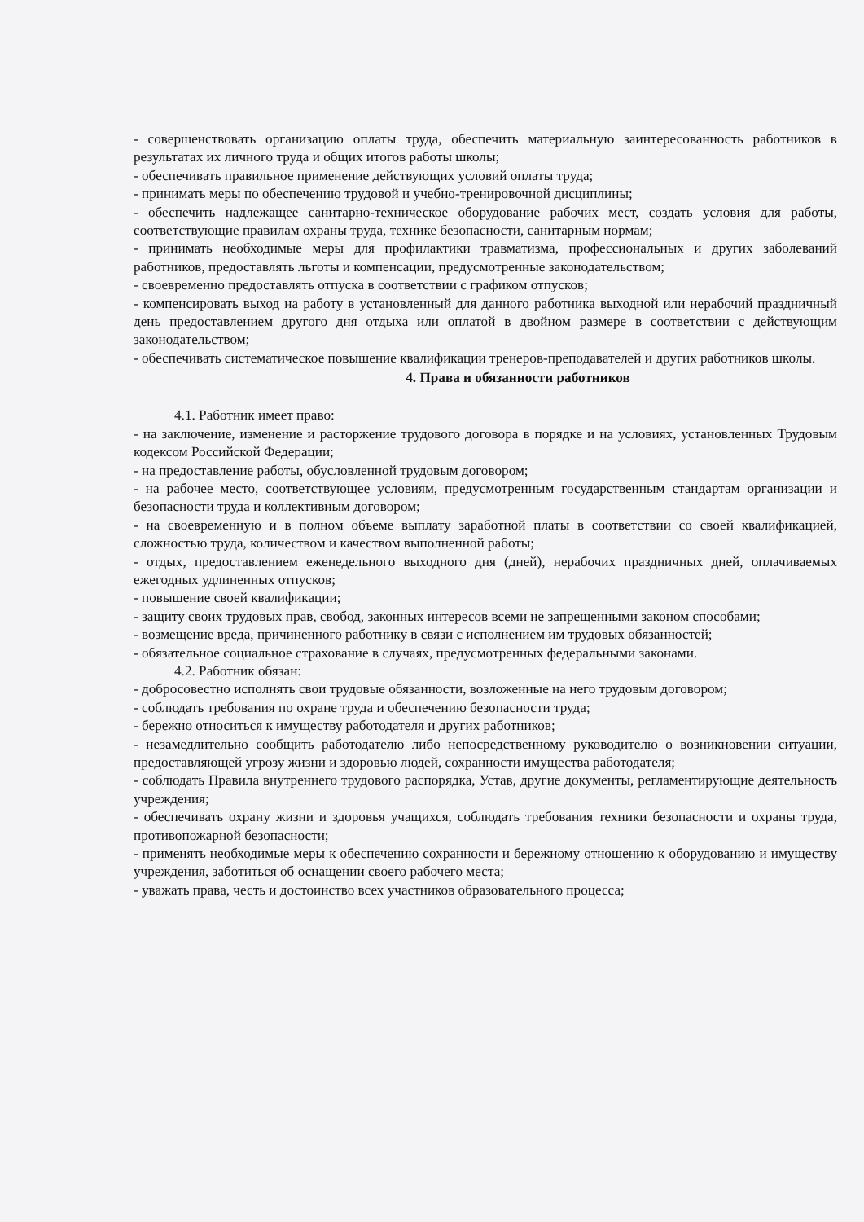- совершенствовать организацию оплаты труда, обеспечить материальную заинтересованность работников в результатах их личного труда и общих итогов работы школы;
- обеспечивать правильное применение действующих условий оплаты труда;
- принимать меры по обеспечению трудовой и учебно-тренировочной дисциплины;
- обеспечить надлежащее санитарно-техническое оборудование рабочих мест, создать условия для работы, соответствующие правилам охраны труда, технике безопасности, санитарным нормам;
- принимать необходимые меры для профилактики травматизма, профессиональных и других заболеваний работников, предоставлять льготы и компенсации, предусмотренные законодательством;
- своевременно предоставлять отпуска в соответствии с графиком отпусков;
- компенсировать выход на работу в установленный для данного работника выходной или нерабочий праздничный день предоставлением другого дня отдыха или оплатой в двойном размере в соответствии с действующим законодательством;
- обеспечивать систематическое повышение квалификации тренеров-преподавателей и других работников школы.
4. Права и обязанности работников
4.1. Работник имеет право:
- на заключение, изменение и расторжение трудового договора в порядке и на условиях, установленных Трудовым кодексом Российской Федерации;
- на предоставление работы, обусловленной трудовым договором;
- на рабочее место, соответствующее условиям, предусмотренным государственным стандартам организации и безопасности труда и коллективным договором;
- на своевременную и в полном объеме выплату заработной платы в соответствии со своей квалификацией, сложностью труда, количеством и качеством выполненной работы;
- отдых, предоставлением еженедельного выходного дня (дней), нерабочих праздничных дней, оплачиваемых ежегодных удлиненных отпусков;
- повышение своей квалификации;
- защиту своих трудовых прав, свобод, законных интересов всеми не запрещенными законом способами;
- возмещение вреда, причиненного работнику в связи с исполнением им трудовых обязанностей;
- обязательное социальное страхование в случаях, предусмотренных федеральными законами.
4.2. Работник обязан:
- добросовестно исполнять свои трудовые обязанности, возложенные на него трудовым договором;
- соблюдать требования по охране труда и обеспечению безопасности труда;
- бережно относиться к имуществу работодателя и других работников;
- незамедлительно сообщить работодателю либо непосредственному руководителю о возникновении ситуации, предоставляющей угрозу жизни и здоровью людей, сохранности имущества работодателя;
- соблюдать Правила внутреннего трудового распорядка, Устав, другие документы, регламентирующие деятельность учреждения;
- обеспечивать охрану жизни и здоровья учащихся, соблюдать требования техники безопасности и охраны труда, противопожарной безопасности;
- применять необходимые меры к обеспечению сохранности и бережному отношению к оборудованию и имуществу учреждения, заботиться об оснащении своего рабочего места;
- уважать права, честь и достоинство всех участников образовательного процесса;